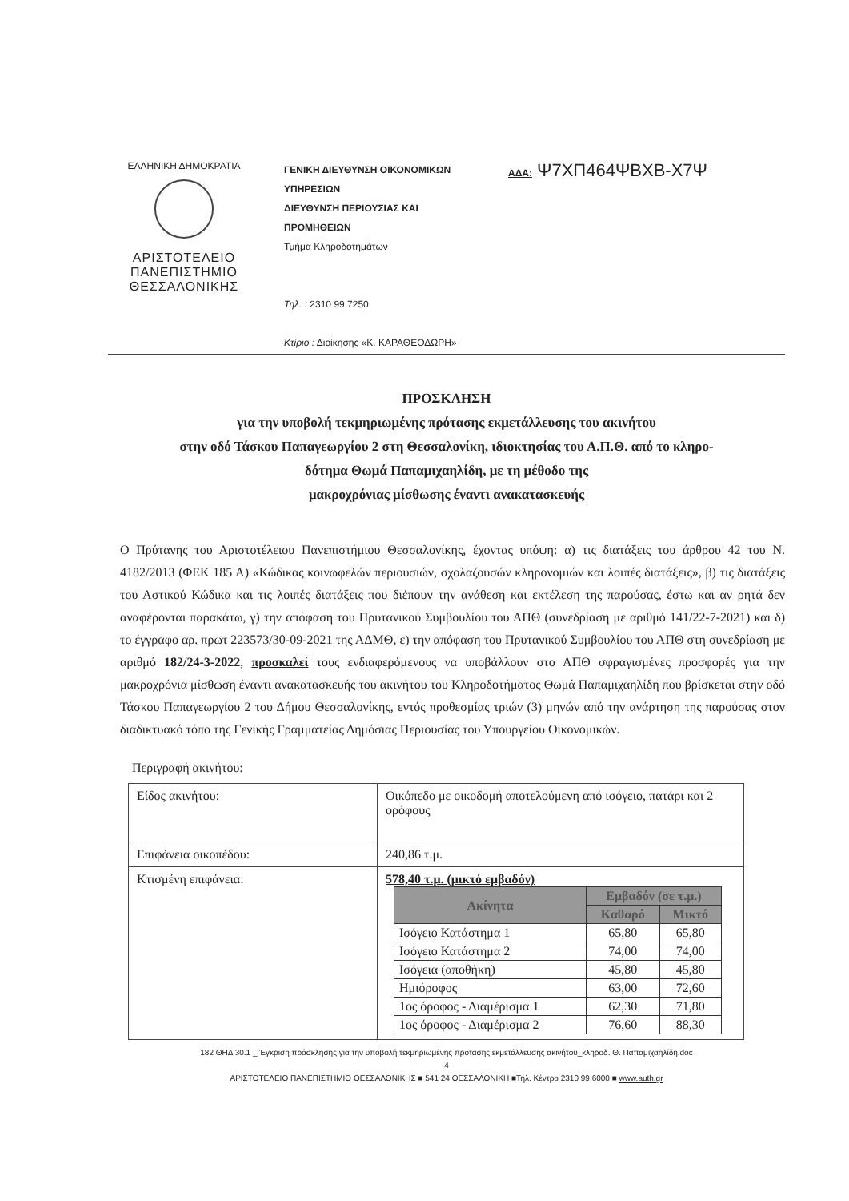ΕΛΛΗΝΙΚΗ ΔΗΜΟΚΡΑΤΙΑ
ΑΡΙΣΤΟΤΕΛΕΙΟ
ΠΑΝΕΠΙΣΤΗΜΙΟ
ΘΕΣΣΑΛΟΝΙΚΗΣ
ΓΕΝΙΚΗ ΔΙΕΥΘΥΝΣΗ ΟΙΚΟΝΟΜΙΚΩΝ ΥΠΗΡΕΣΙΩΝ
ΔΙΕΥΘΥΝΣΗ ΠΕΡΙΟΥΣΙΑΣ ΚΑΙ ΠΡΟΜΗΘΕΙΩΝ
Τμήμα Κληροδοτημάτων
Τηλ. : 2310 99.7250
Κτίριο : Διοίκησης «Κ. ΚΑΡΑΘΕΟΔΩΡΗ»
ΑΔΑ: Ψ7ΧΠ464ΨΒΧΒ-Χ7Ψ
ΠΡΟΣΚΛΗΣΗ
για την υποβολή τεκμηριωμένης πρότασης εκμετάλλευσης του ακινήτου
στην οδό Τάσκου Παπαγεωργίου 2 στη Θεσσαλονίκη, ιδιοκτησίας του Α.Π.Θ. από το κληρο-
δότημα Θωμά Παπαμιχαηλίδη, με τη μέθοδο της
μακροχρόνιας μίσθωσης έναντι ανακατασκευής
Ο Πρύτανης του Αριστοτέλειου Πανεπιστήμιου Θεσσαλονίκης, έχοντας υπόψη: α) τις διατάξεις του άρθρου 42 του Ν. 4182/2013 (ΦΕΚ 185 Α) «Κώδικας κοινωφελών περιουσιών, σχολαζουσών κληρονομιών και λοιπές διατάξεις», β) τις διατάξεις του Αστικού Κώδικα και τις λοιπές διατάξεις που διέπουν την ανάθεση και εκτέλεση της παρούσας, έστω και αν ρητά δεν αναφέρονται παρακάτω, γ) την απόφαση του Πρυτανικού Συμβουλίου του ΑΠΘ (συνεδρίαση με αριθμό 141/22-7-2021) και δ) το έγγραφο αρ. πρωτ 223573/30-09-2021 της ΑΔΜΘ, ε) την απόφαση του Πρυτανικού Συμβουλίου του ΑΠΘ στη συνεδρίαση με αριθμό 182/24-3-2022, προσκαλεί τους ενδιαφερόμενους να υποβάλλουν στο ΑΠΘ σφραγισμένες προσφορές για την μακροχρόνια μίσθωση έναντι ανακατασκευής του ακινήτου του Κληροδοτήματος Θωμά Παπαμιχαηλίδη που βρίσκεται στην οδό Τάσκου Παπαγεωργίου 2 του Δήμου Θεσσαλονίκης, εντός προθεσμίας τριών (3) μηνών από την ανάρτηση της παρούσας στον διαδικτυακό τόπο της Γενικής Γραμματείας Δημόσιας Περιουσίας του Υπουργείου Οικονομικών.
Περιγραφή ακινήτου:
| Είδος ακινήτου: | Οικόπεδο με οικοδομή αποτελούμενη από ισόγειο, πατάρι και 2 ορόφους |
| Επιφάνεια οικοπέδου: | 240,86 τ.μ. |
| Κτισμένη επιφάνεια: | 578,40 τ.μ. (μικτό εμβαδόν) / Ακίνητα / Εμβαδόν (σε τ.μ.) / / / --- / --- / --- / / / Καθαρό / Μικτό / / Ισόγειο Κατάστημα 1 / 65,80 / 65,80 / / Ισόγειο Κατάστημα 2 / 74,00 / 74,00 / / Ισόγεια (αποθήκη) / 45,80 / 45,80 / / Ημιόροφος / 63,00 / 72,60 / / 1ος όροφος - Διαμέρισμα 1 / 62,30 / 71,80 / / 1ος όροφος - Διαμέρισμα 2 / 76,60 / 88,30 / |
182 ΘΗΔ 30.1 _ Έγκριση πρόσκλησης για την υποβολή τεκμηριωμένης πρότασης εκμετάλλευσης ακινήτου_κληροδ. Θ. Παπαμιχαηλίδη.doc
4
ΑΡΙΣΤΟΤΕΛΕΙΟ ΠΑΝΕΠΙΣΤΗΜΙΟ ΘΕΣΣΑΛΟΝΙΚΗΣ ■ 541 24 ΘΕΣΣΑΛΟΝΙΚΗ ■Τηλ. Κέντρο 2310 99 6000 ■ www.auth.gr